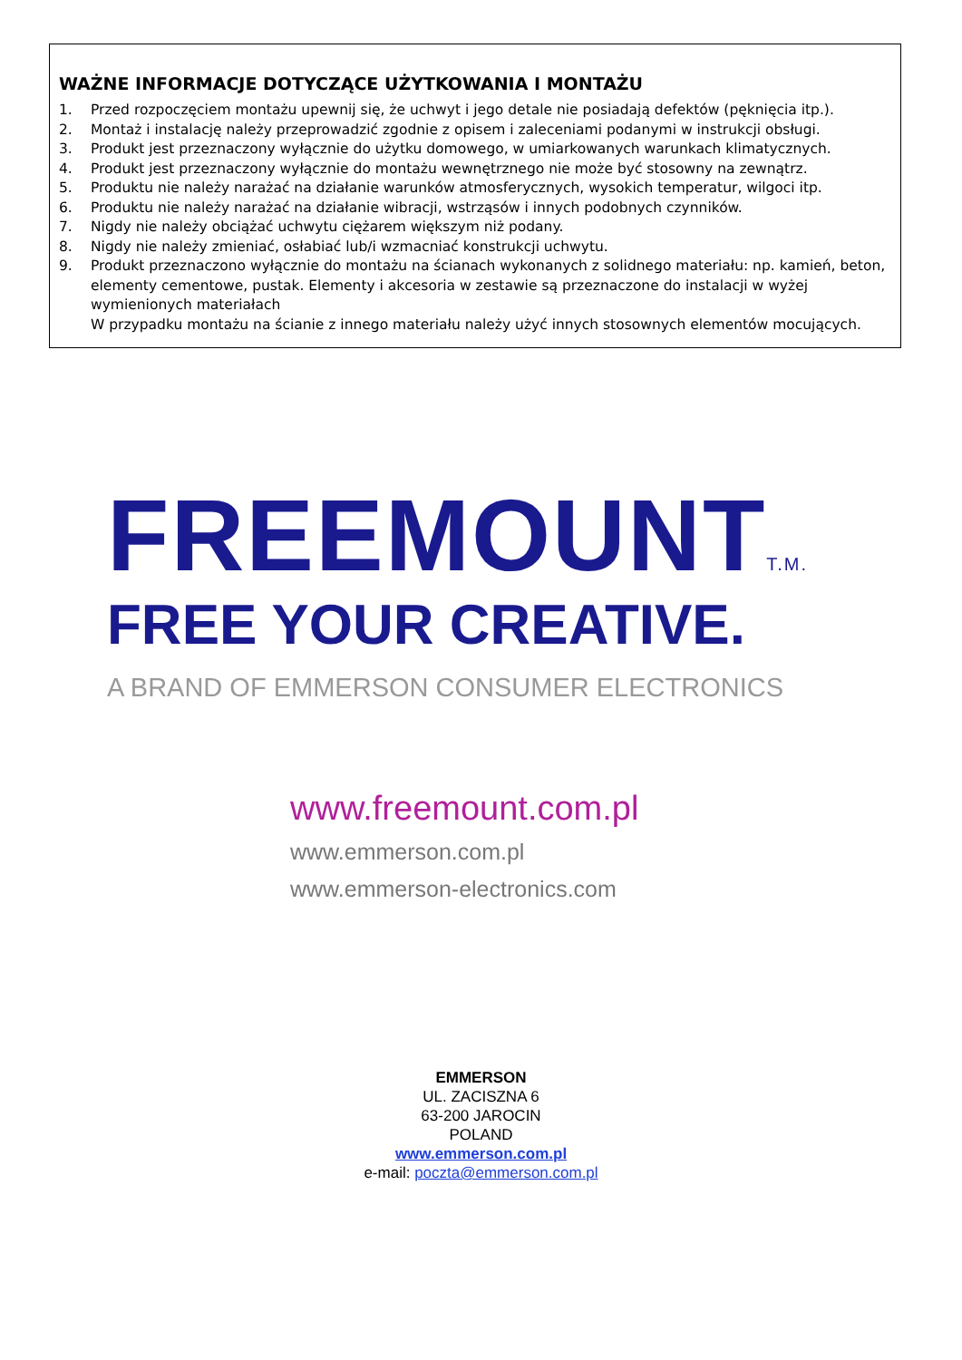WAŻNE INFORMACJE DOTYCZĄCE UŻYTKOWANIA I MONTAŻU
1. Przed rozpoczęciem montażu upewnij się, że uchwyt i jego detale nie posiadają defektów (pęknięcia itp.).
2. Montaż i instalację należy przeprowadzić zgodnie z opisem i zaleceniami podanymi w instrukcji obsługi.
3. Produkt jest przeznaczony wyłącznie do użytku domowego, w umiarkowanych warunkach klimatycznych.
4. Produkt jest przeznaczony wyłącznie do montażu wewnętrznego nie może być stosowny na zewnątrz.
5. Produktu nie należy narażać na działanie warunków atmosferycznych, wysokich temperatur, wilgoci itp.
6. Produktu nie należy narażać na działanie wibracji, wstrząsów i innych podobnych czynników.
7. Nigdy nie należy obciążać uchwytu ciężarem większym niż podany.
8. Nigdy nie należy zmieniać, osłabiać lub/i wzmacniać konstrukcji uchwytu.
9. Produkt przeznaczono wyłącznie do montażu na ścianach wykonanych z solidnego materiału: np. kamień, beton, elementy cementowe, pustak. Elementy i akcesoria w zestawie są przeznaczone do instalacji w wyżej wymienionych materiałach
W przypadku montażu na ścianie z innego materiału należy użyć innych stosownych elementów mocujących.
FREEMOUNTT.M.
FREE YOUR CREATIVE.
A BRAND OF EMMERSON CONSUMER ELECTRONICS
www.freemount.com.pl
www.emmerson.com.pl
www.emmerson-electronics.com
EMMERSON
UL. ZACISZNA 6
63-200 JAROCIN
POLAND
www.emmerson.com.pl
e-mail: poczta@emmerson.com.pl